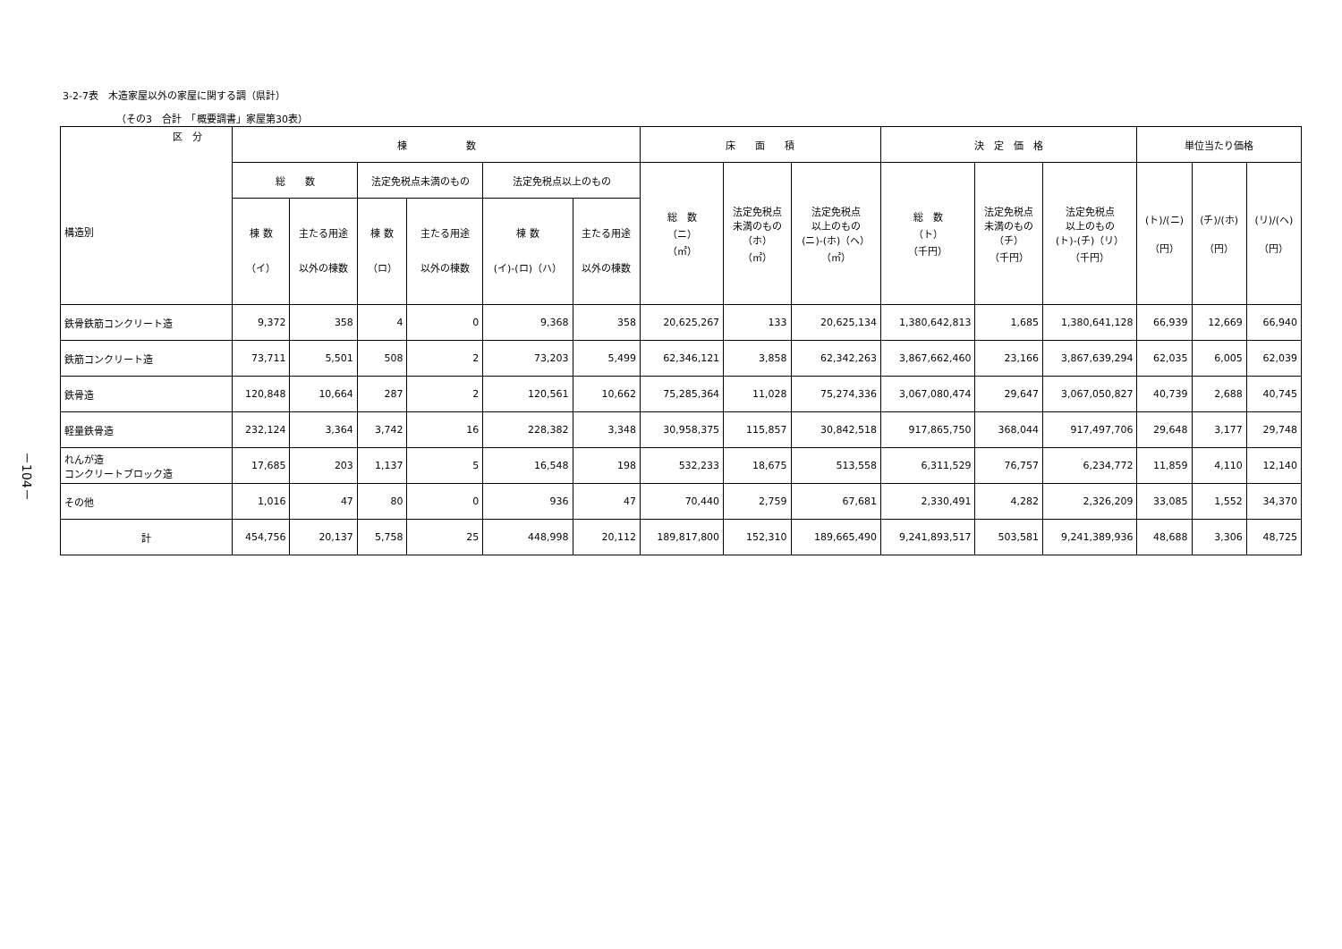3-2-7表　木造家屋以外の家屋に関する調（県計）
（その3　合計　「概要調書」家屋第30表）
－104－
| 区 分 構造別 | 棟 数 | | | | | | 床 面 積 | | | 決 定 価 格 | | | 単位当たり価格 | | |
| --- | --- | --- | --- | --- | --- | --- | --- | --- | --- | --- | --- | --- | --- | --- | --- |
| | 総 数 | | 法定免税点未満のもの | | 法定免税点以上のもの | | 総 数 （ニ） （㎡） | 法定免税点 未満のもの （ホ） （㎡） | 法定免税点 以上のもの (ニ)-(ホ)（ヘ） （㎡） | 総 数 （ト） （千円） | 法定免税点 未満のもの （チ） （千円） | 法定免税点 以上のもの (ト)-(チ)（リ） （千円） | (ト)/(ニ) （円） | (チ)/(ホ) （円） | (リ)/(ヘ) （円） |
| | 棟 数 （イ） | 主たる用途 以外の棟数 | 棟 数 （ロ） | 主たる用途 以外の棟数 | 棟 数 (イ)-(ロ)（ハ） | 主たる用途 以外の棟数 | | | | | | | | | |
| 鉄骨鉄筋コンクリート造 | 9,372 | 358 | 4 | 0 | 9,368 | 358 | 20,625,267 | 133 | 20,625,134 | 1,380,642,813 | 1,685 | 1,380,641,128 | 66,939 | 12,669 | 66,940 |
| 鉄筋コンクリート造 | 73,711 | 5,501 | 508 | 2 | 73,203 | 5,499 | 62,346,121 | 3,858 | 62,342,263 | 3,867,662,460 | 23,166 | 3,867,639,294 | 62,035 | 6,005 | 62,039 |
| 鉄骨造 | 120,848 | 10,664 | 287 | 2 | 120,561 | 10,662 | 75,285,364 | 11,028 | 75,274,336 | 3,067,080,474 | 29,647 | 3,067,050,827 | 40,739 | 2,688 | 40,745 |
| 軽量鉄骨造 | 232,124 | 3,364 | 3,742 | 16 | 228,382 | 3,348 | 30,958,375 | 115,857 | 30,842,518 | 917,865,750 | 368,044 | 917,497,706 | 29,648 | 3,177 | 29,748 |
| れんが造 コンクリートブロック造 | 17,685 | 203 | 1,137 | 5 | 16,548 | 198 | 532,233 | 18,675 | 513,558 | 6,311,529 | 76,757 | 6,234,772 | 11,859 | 4,110 | 12,140 |
| その他 | 1,016 | 47 | 80 | 0 | 936 | 47 | 70,440 | 2,759 | 67,681 | 2,330,491 | 4,282 | 2,326,209 | 33,085 | 1,552 | 34,370 |
| 計 | 454,756 | 20,137 | 5,758 | 25 | 448,998 | 20,112 | 189,817,800 | 152,310 | 189,665,490 | 9,241,893,517 | 503,581 | 9,241,389,936 | 48,688 | 3,306 | 48,725 |